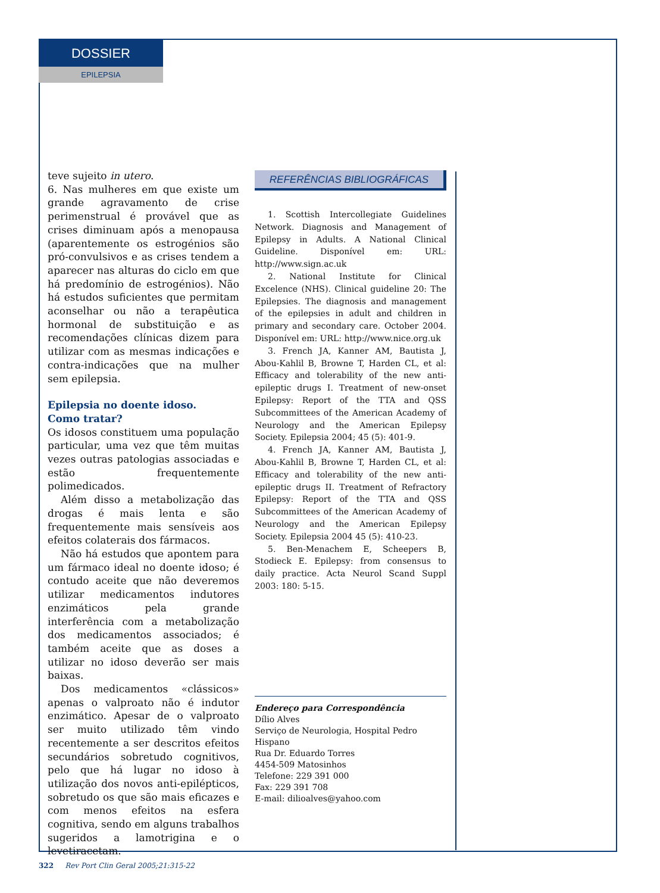DOSSIER
EPILEPSIA
teve sujeito in utero.
6. Nas mulheres em que existe um grande agravamento de crise perimenstrual é provável que as crises diminuam após a menopausa (aparentemente os estrogénios são pró-convulsivos e as crises tendem a aparecer nas alturas do ciclo em que há predomínio de estrogénios). Não há estudos suficientes que permitam aconselhar ou não a terapêutica hormonal de substituição e as recomendações clínicas dizem para utilizar com as mesmas indicações e contra-indicações que na mulher sem epilepsia.
Epilepsia no doente idoso.
Como tratar?
Os idosos constituem uma população particular, uma vez que têm muitas vezes outras patologias associadas e estão frequentemente polimedicados.
Além disso a metabolização das drogas é mais lenta e são frequentemente mais sensíveis aos efeitos colaterais dos fármacos.
Não há estudos que apontem para um fármaco ideal no doente idoso; é contudo aceite que não deveremos utilizar medicamentos indutores enzimáticos pela grande interferência com a metabolização dos medicamentos associados; é também aceite que as doses a utilizar no idoso deverão ser mais baixas.
Dos medicamentos «clássicos» apenas o valproato não é indutor enzimático. Apesar de o valproato ser muito utilizado têm vindo recentemente a ser descritos efeitos secundários sobretudo cognitivos, pelo que há lugar no idoso à utilização dos novos anti-epilépticos, sobretudo os que são mais eficazes e com menos efeitos na esfera cognitiva, sendo em alguns trabalhos sugeridos a lamotrigina e o levetiracetam.
REFERÊNCIAS BIBLIOGRÁFICAS
1. Scottish Intercollegiate Guidelines Network. Diagnosis and Management of Epilepsy in Adults. A National Clinical Guideline. Disponível em: URL: http://www.sign.ac.uk
2. National Institute for Clinical Excelence (NHS). Clinical guideline 20: The Epilepsies. The diagnosis and management of the epilepsies in adult and children in primary and secondary care. October 2004. Disponível em: URL: http://www.nice.org.uk
3. French JA, Kanner AM, Bautista J, Abou-Kahlil B, Browne T, Harden CL, et al: Efficacy and tolerability of the new anti-epileptic drugs I. Treatment of new-onset Epilepsy: Report of the TTA and QSS Subcommittees of the American Academy of Neurology and the American Epilepsy Society. Epilepsia 2004; 45 (5): 401-9.
4. French JA, Kanner AM, Bautista J, Abou-Kahlil B, Browne T, Harden CL, et al: Efficacy and tolerability of the new anti-epileptic drugs II. Treatment of Refractory Epilepsy: Report of the TTA and QSS Subcommittees of the American Academy of Neurology and the American Epilepsy Society. Epilepsia 2004 45 (5): 410-23.
5. Ben-Menachem E, Scheepers B, Stodieck E. Epilepsy: from consensus to daily practice. Acta Neurol Scand Suppl 2003: 180: 5-15.
Endereço para Correspondência
Dílio Alves
Serviço de Neurologia, Hospital Pedro Hispano
Rua Dr. Eduardo Torres
4454-509 Matosinhos
Telefone: 229 391 000
Fax: 229 391 708
E-mail: dilioalves@yahoo.com
322 Rev Port Clin Geral 2005;21:315-22